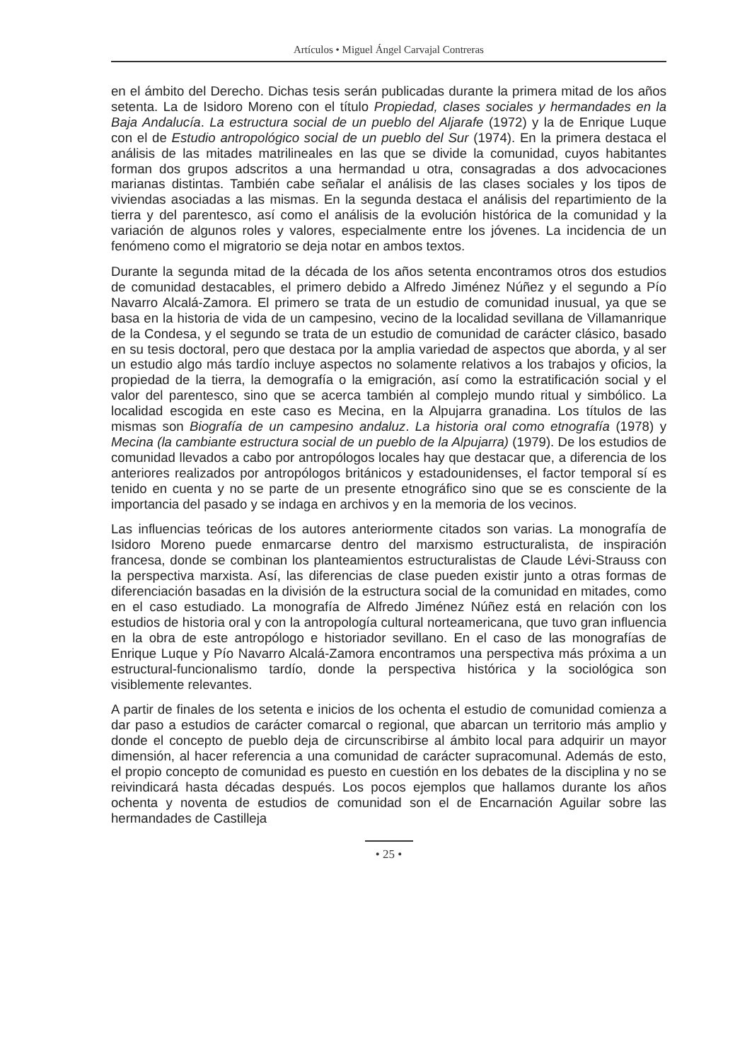Artículos • Miguel Ángel Carvajal Contreras
en el ámbito del Derecho. Dichas tesis serán publicadas durante la primera mitad de los años setenta. La de Isidoro Moreno con el título Propiedad, clases sociales y hermandades en la Baja Andalucía. La estructura social de un pueblo del Aljarafe (1972) y la de Enrique Luque con el de Estudio antropológico social de un pueblo del Sur (1974). En la primera destaca el análisis de las mitades matrilineales en las que se divide la comunidad, cuyos habitantes forman dos grupos adscritos a una hermandad u otra, consagradas a dos advocaciones marianas distintas. También cabe señalar el análisis de las clases sociales y los tipos de viviendas asociadas a las mismas. En la segunda destaca el análisis del repartimiento de la tierra y del parentesco, así como el análisis de la evolución histórica de la comunidad y la variación de algunos roles y valores, especialmente entre los jóvenes. La incidencia de un fenómeno como el migratorio se deja notar en ambos textos.
Durante la segunda mitad de la década de los años setenta encontramos otros dos estudios de comunidad destacables, el primero debido a Alfredo Jiménez Núñez y el segundo a Pío Navarro Alcalá-Zamora. El primero se trata de un estudio de comunidad inusual, ya que se basa en la historia de vida de un campesino, vecino de la localidad sevillana de Villamanrique de la Condesa, y el segundo se trata de un estudio de comunidad de carácter clásico, basado en su tesis doctoral, pero que destaca por la amplia variedad de aspectos que aborda, y al ser un estudio algo más tardío incluye aspectos no solamente relativos a los trabajos y oficios, la propiedad de la tierra, la demografía o la emigración, así como la estratificación social y el valor del parentesco, sino que se acerca también al complejo mundo ritual y simbólico. La localidad escogida en este caso es Mecina, en la Alpujarra granadina. Los títulos de las mismas son Biografía de un campesino andaluz. La historia oral como etnografía (1978) y Mecina (la cambiante estructura social de un pueblo de la Alpujarra) (1979). De los estudios de comunidad llevados a cabo por antropólogos locales hay que destacar que, a diferencia de los anteriores realizados por antropólogos británicos y estadounidenses, el factor temporal sí es tenido en cuenta y no se parte de un presente etnográfico sino que se es consciente de la importancia del pasado y se indaga en archivos y en la memoria de los vecinos.
Las influencias teóricas de los autores anteriormente citados son varias. La monografía de Isidoro Moreno puede enmarcarse dentro del marxismo estructuralista, de inspiración francesa, donde se combinan los planteamientos estructuralistas de Claude Lévi-Strauss con la perspectiva marxista. Así, las diferencias de clase pueden existir junto a otras formas de diferenciación basadas en la división de la estructura social de la comunidad en mitades, como en el caso estudiado. La monografía de Alfredo Jiménez Núñez está en relación con los estudios de historia oral y con la antropología cultural norteamericana, que tuvo gran influencia en la obra de este antropólogo e historiador sevillano. En el caso de las monografías de Enrique Luque y Pío Navarro Alcalá-Zamora encontramos una perspectiva más próxima a un estructural-funcionalismo tardío, donde la perspectiva histórica y la sociológica son visiblemente relevantes.
A partir de finales de los setenta e inicios de los ochenta el estudio de comunidad comienza a dar paso a estudios de carácter comarcal o regional, que abarcan un territorio más amplio y donde el concepto de pueblo deja de circunscribirse al ámbito local para adquirir un mayor dimensión, al hacer referencia a una comunidad de carácter supracomunal. Además de esto, el propio concepto de comunidad es puesto en cuestión en los debates de la disciplina y no se reivindicará hasta décadas después. Los pocos ejemplos que hallamos durante los años ochenta y noventa de estudios de comunidad son el de Encarnación Aguilar sobre las hermandades de Castilleja
• 25 •